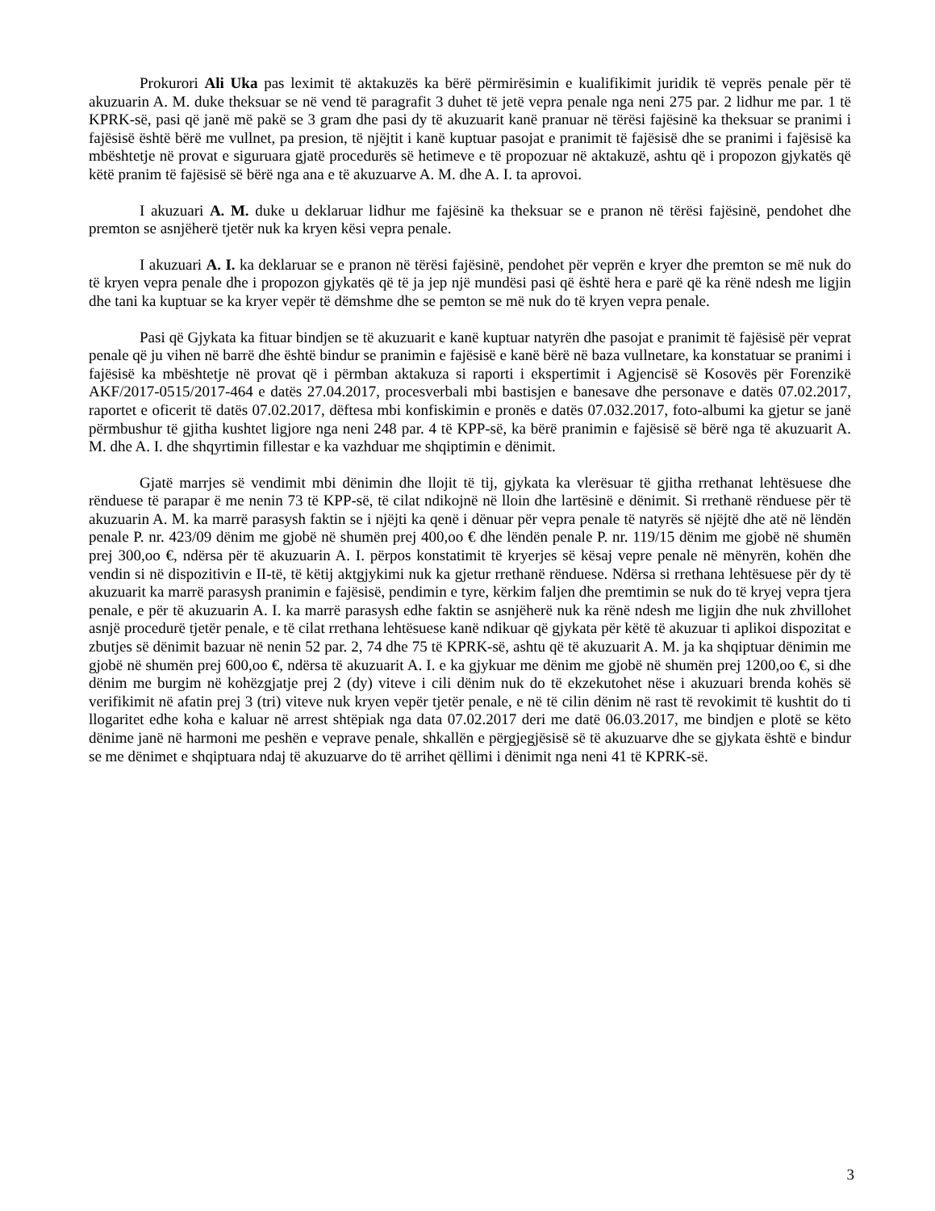Prokurori Ali Uka pas leximit të aktakuzës ka bërë përmirësimin e kualifikimit juridik të veprës penale për të akuzuarin A. M. duke theksuar se në vend të paragrafit 3 duhet të jetë vepra penale nga neni 275 par. 2 lidhur me par. 1 të KPRK-së, pasi që janë më pakë se 3 gram dhe pasi dy të akuzuarit kanë pranuar në tërësi fajësinë ka theksuar se pranimi i fajësisë është bërë me vullnet, pa presion, të njëjtit i kanë kuptuar pasojat e pranimit të fajësisë dhe se pranimi i fajësisë ka mbështetje në provat e siguruara gjatë procedurës së hetimeve e të propozuar në aktakuzë, ashtu që i propozon gjykatës që këtë pranim të fajësisë së bërë nga ana e të akuzuarve A. M. dhe A. I. ta aprovoi.
I akuzuari A. M. duke u deklaruar lidhur me fajësinë ka theksuar se e pranon në tërësi fajësinë, pendohet dhe premton se asnjëherë tjetër nuk ka kryen kësi vepra penale.
I akuzuari A. I. ka deklaruar se e pranon në tërësi fajësinë, pendohet për veprën e kryer dhe premton se më nuk do të kryen vepra penale dhe i propozon gjykatës që të ja jep një mundësi pasi që është hera e parë që ka rënë ndesh me ligjin dhe tani ka kuptuar se ka kryer vepër të dëmshme dhe se pemton se më nuk do të kryen vepra penale.
Pasi që Gjykata ka fituar bindjen se të akuzuarit e kanë kuptuar natyrën dhe pasojat e pranimit të fajësisë për veprat penale që ju vihen në barrë dhe është bindur se pranimin e fajësisë e kanë bërë në baza vullnetare, ka konstatuar se pranimi i fajësisë ka mbështetje në provat që i përmban aktakuza si raporti i ekspertimit i Agjencisë së Kosovës për Forenzikë AKF/2017-0515/2017-464 e datës 27.04.2017, procesverbali mbi bastisjen e banesave dhe personave e datës 07.02.2017, raportet e oficerit të datës 07.02.2017, dëftesa mbi konfiskimin e pronës e datës 07.032.2017, foto-albumi ka gjetur se janë përmbushur të gjitha kushtet ligjore nga neni 248 par. 4 të KPP-së, ka bërë pranimin e fajësisë së bërë nga të akuzuarit A. M. dhe A. I. dhe shqyrtimin fillestar e ka vazhduar me shqiptimin e dënimit.
Gjatë marrjes së vendimit mbi dënimin dhe llojit të tij, gjykata ka vlerësuar të gjitha rrethanat lehtësuese dhe rënduese të parapar ë me nenin 73 të KPP-së, të cilat ndikojnë në lloin dhe lartësinë e dënimit. Si rrethanë rënduese për të akuzuarin A. M. ka marrë parasysh faktin se i njëjti ka qenë i dënuar për vepra penale të natyrës së njëjtë dhe atë në lëndën penale P. nr. 423/09 dënim me gjobë në shumën prej 400,oo € dhe lëndën penale P. nr. 119/15 dënim me gjobë në shumën prej 300,oo €, ndërsa për të akuzuarin A. I. përpos konstatimit të kryerjes së kësaj vepre penale në mënyrën, kohën dhe vendin si në dispozitivin e II-të, të këtij aktgjykimi nuk ka gjetur rrethanë rënduese. Ndërsa si rrethana lehtësuese për dy të akuzuarit ka marrë parasysh pranimin e fajësisë, pendimin e tyre, kërkim faljen dhe premtimin se nuk do të kryej vepra tjera penale, e për të akuzuarin A. I. ka marrë parasysh edhe faktin se asnjëherë nuk ka rënë ndesh me ligjin dhe nuk zhvillohet asnjë procedurë tjetër penale, e të cilat rrethana lehtësuese kanë ndikuar që gjykata për këtë të akuzuar ti aplikoi dispozitat e zbutjes së dënimit bazuar në nenin 52 par. 2, 74 dhe 75 të KPRK-së, ashtu që të akuzuarit A. M. ja ka shqiptuar dënimin me gjobë në shumën prej 600,oo €, ndërsa të akuzuarit A. I. e ka gjykuar me dënim me gjobë në shumën prej 1200,oo €, si dhe dënim me burgim në kohëzgjatje prej 2 (dy) viteve i cili dënim nuk do të ekzekutohet nëse i akuzuari brenda kohës së verifikimit në afatin prej 3 (tri) viteve nuk kryen vepër tjetër penale, e në të cilin dënim në rast të revokimit të kushtit do ti llogaritet edhe koha e kaluar në arrest shtëpiak nga data 07.02.2017 deri me datë 06.03.2017, me bindjen e plotë se këto dënime janë në harmoni me peshën e veprave penale, shkallën e përgjegjësisë së të akuzuarve dhe se gjykata është e bindur se me dënimet e shqiptuara ndaj të akuzuarve do të arrihet qëllimi i dënimit nga neni 41 të KPRK-së.
3